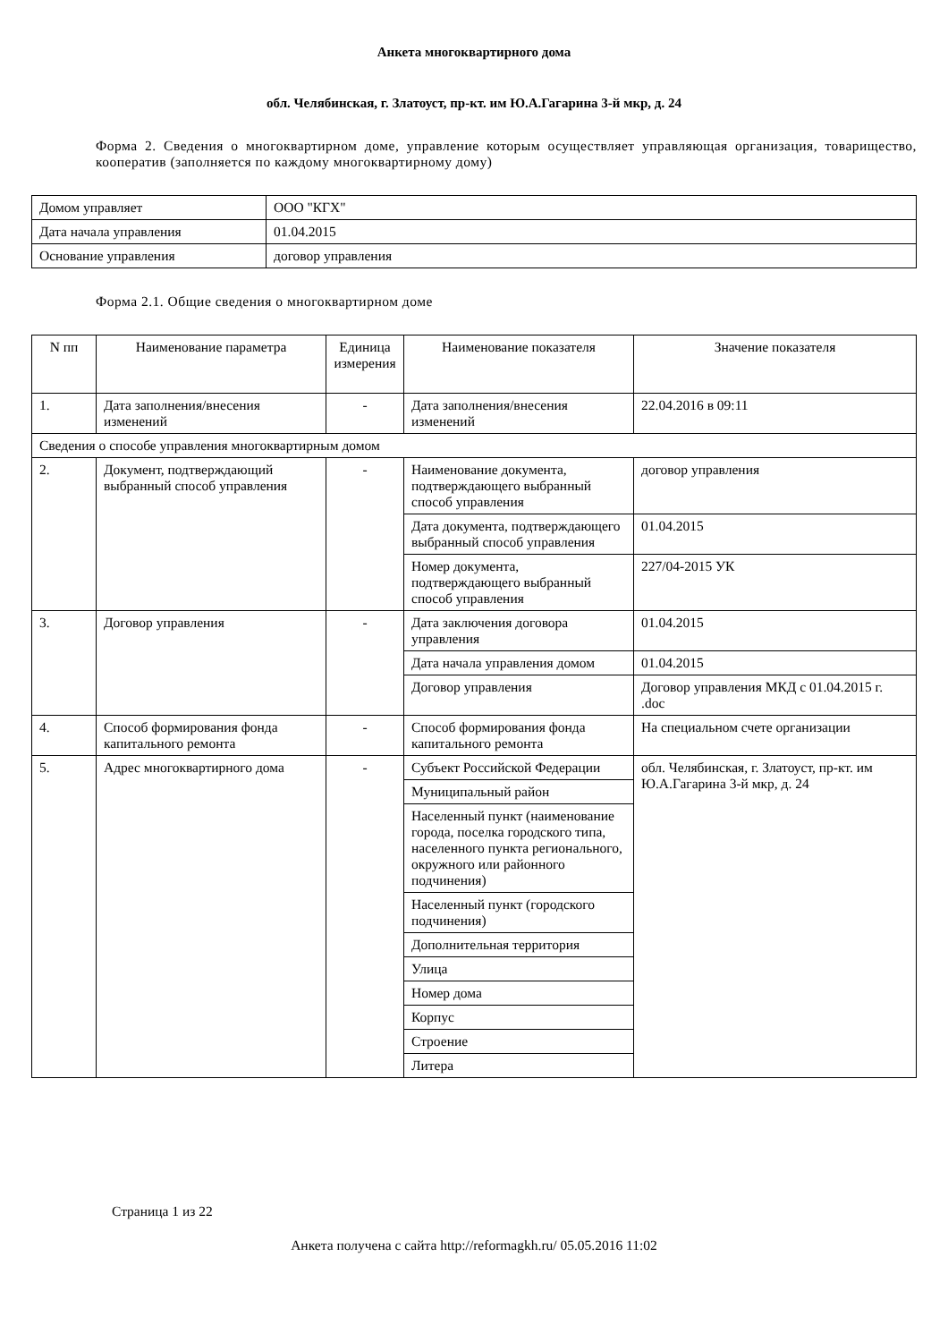Анкета многоквартирного дома
обл. Челябинская, г. Златоуст, пр-кт. им Ю.А.Гагарина 3-й мкр, д. 24
Форма 2. Сведения о многоквартирном доме, управление которым осуществляет управляющая организация, товарищество, кооператив (заполняется по каждому многоквартирному дому)
| Домом управляет | ООО "КГХ" |
| Дата начала управления | 01.04.2015 |
| Основание управления | договор управления |
Форма 2.1. Общие сведения о многоквартирном доме
| N пп | Наименование параметра | Единица измерения | Наименование показателя | Значение показателя |
| --- | --- | --- | --- | --- |
| 1. | Дата заполнения/внесения изменений | - | Дата заполнения/внесения изменений | 22.04.2016 в 09:11 |
| Сведения о способе управления многоквартирным домом | | | | |
| 2. | Документ, подтверждающий выбранный способ управления | - | Наименование документа, подтверждающего выбранный способ управления | договор управления |
| | | | Дата документа, подтверждающего выбранный способ управления | 01.04.2015 |
| | | | Номер документа, подтверждающего выбранный способ управления | 227/04-2015 УК |
| 3. | Договор управления | - | Дата заключения договора управления | 01.04.2015 |
| | | | Дата начала управления домом | 01.04.2015 |
| | | | Договор управления | Договор управления МКД с 01.04.2015 г. .doc |
| 4. | Способ формирования фонда капитального ремонта | - | Способ формирования фонда капитального ремонта | На специальном счете организации |
| 5. | Адрес многоквартирного дома | - | Субъект Российской Федерации | обл. Челябинская, г. Златоуст, пр-кт. им Ю.А.Гагарина 3-й мкр, д. 24 |
| | | | Муниципальный район | |
| | | | Населенный пункт (наименование города, поселка городского типа, населенного пункта регионального, окружного или районного подчинения) | |
| | | | Населенный пункт (городского подчинения) | |
| | | | Дополнительная территория | |
| | | | Улица | |
| | | | Номер дома | |
| | | | Корпус | |
| | | | Строение | |
| | | | Литера | |
Страница 1 из 22
Анкета получена с сайта http://reformagkh.ru/ 05.05.2016 11:02